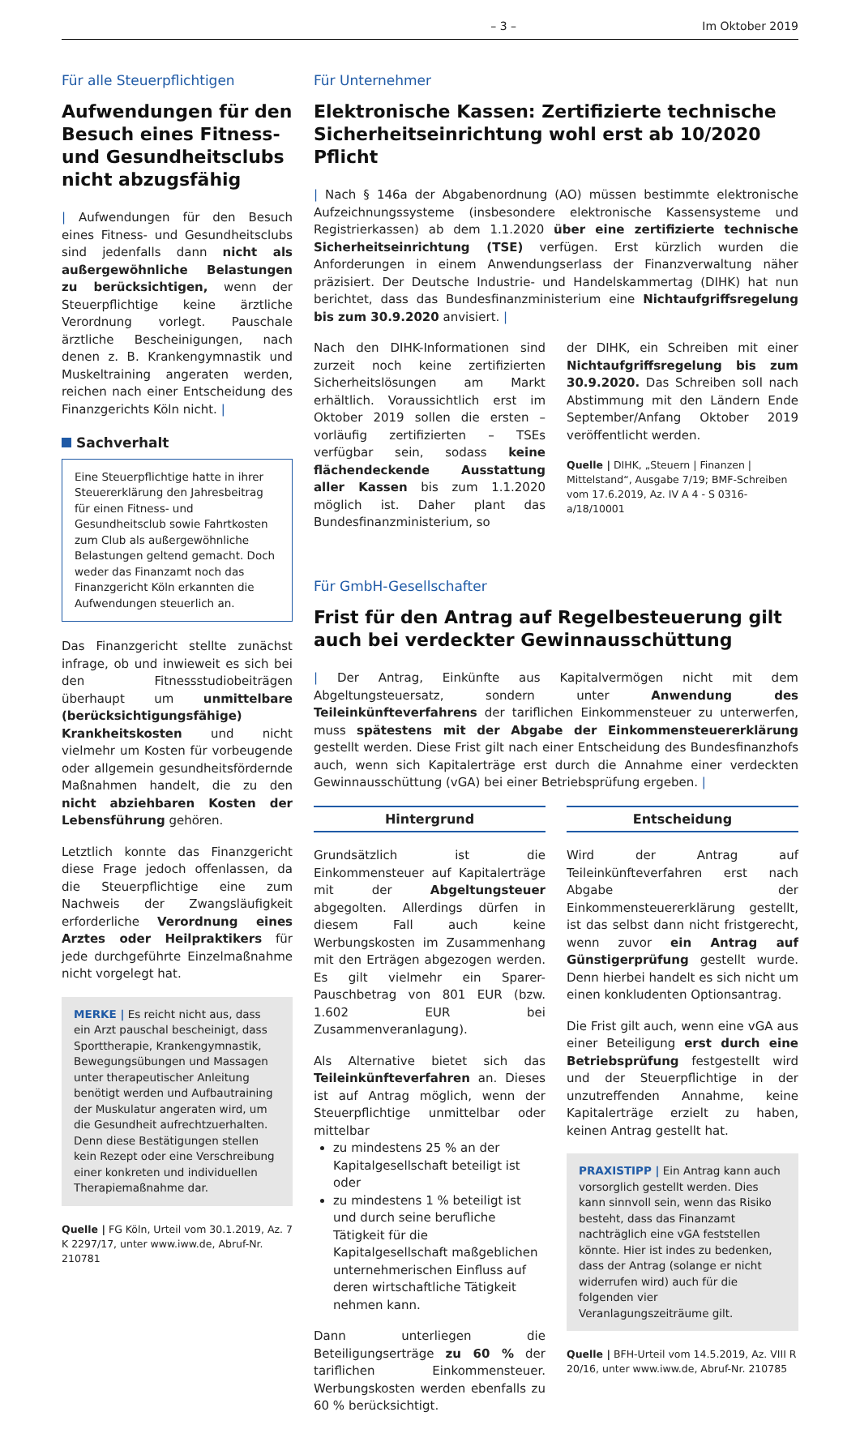– 3 – Im Oktober 2019
Für alle Steuerpflichtigen
Aufwendungen für den Besuch eines Fitness- und Gesundheitsclubs nicht abzugsfähig
| Aufwendungen für den Besuch eines Fitness- und Gesundheitsclubs sind jedenfalls dann nicht als außergewöhnliche Belastungen zu berücksichtigen, wenn der Steuerpflichtige keine ärztliche Verordnung vorlegt. Pauschale ärztliche Bescheinigungen, nach denen z. B. Krankengymnastik und Muskeltraining angeraten werden, reichen nach einer Entscheidung des Finanzgerichts Köln nicht. |
Sachverhalt
Eine Steuerpflichtige hatte in ihrer Steuererklärung den Jahresbeitrag für einen Fitness- und Gesundheitsclub sowie Fahrtkosten zum Club als außergewöhnliche Belastungen geltend gemacht. Doch weder das Finanzamt noch das Finanzgericht Köln erkannten die Aufwendungen steuerlich an.
Das Finanzgericht stellte zunächst infrage, ob und inwieweit es sich bei den Fitnessstudiobeiträgen überhaupt um unmittelbare (berücksichtigungsfähige) Krankheitskosten und nicht vielmehr um Kosten für vorbeugende oder allgemein gesundheitsfördernde Maßnahmen handelt, die zu den nicht abziehbaren Kosten der Lebensführung gehören.
Letztlich konnte das Finanzgericht diese Frage jedoch offenlassen, da die Steuerpflichtige eine zum Nachweis der Zwangsläufigkeit erforderliche Verordnung eines Arztes oder Heilpraktikers für jede durchgeführte Einzelmaßnahme nicht vorgelegt hat.
MERKE | Es reicht nicht aus, dass ein Arzt pauschal bescheinigt, dass Sporttherapie, Krankengymnastik, Bewegungsübungen und Massagen unter therapeutischer Anleitung benötigt werden und Aufbautraining der Muskulatur angeraten wird, um die Gesundheit aufrechtzuerhalten. Denn diese Bestätigungen stellen kein Rezept oder eine Verschreibung einer konkreten und individuellen Therapiemaßnahme dar.
Quelle | FG Köln, Urteil vom 30.1.2019, Az. 7 K 2297/17, unter www.iww.de, Abruf-Nr. 210781
Für Unternehmer
Elektronische Kassen: Zertifizierte technische Sicherheitseinrichtung wohl erst ab 10/2020 Pflicht
| Nach § 146a der Abgabenordnung (AO) müssen bestimmte elektronische Aufzeichnungssysteme (insbesondere elektronische Kassensysteme und Registrierkassen) ab dem 1.1.2020 über eine zertifizierte technische Sicherheitseinrichtung (TSE) verfügen. Erst kürzlich wurden die Anforderungen in einem Anwendungserlass der Finanzverwaltung näher präzisiert. Der Deutsche Industrie- und Handelskammertag (DIHK) hat nun berichtet, dass das Bundesfinanzministerium eine Nichtaufgriffsregelung bis zum 30.9.2020 anvisiert. |
Nach den DIHK-Informationen sind zurzeit noch keine zertifizierten Sicherheitslösungen am Markt erhältlich. Voraussichtlich erst im Oktober 2019 sollen die ersten – vorläufig zertifizierten – TSEs verfügbar sein, sodass keine flächendeckende Ausstattung aller Kassen bis zum 1.1.2020 möglich ist. Daher plant das Bundesfinanzministerium, so
der DIHK, ein Schreiben mit einer Nichtaufgriffsregelung bis zum 30.9.2020. Das Schreiben soll nach Abstimmung mit den Ländern Ende September/Anfang Oktober 2019 veröffentlicht werden.
Quelle | DIHK, „Steuern | Finanzen | Mittelstand“, Ausgabe 7/19; BMF-Schreiben vom 17.6.2019, Az. IV A 4 - S 0316-a/18/10001
Für GmbH-Gesellschafter
Frist für den Antrag auf Regelbesteuerung gilt auch bei verdeckter Gewinnausschüttung
| Der Antrag, Einkünfte aus Kapitalvermögen nicht mit dem Abgeltungsteuersatz, sondern unter Anwendung des Teileinkünfteverfahrens der tariflichen Einkommensteuer zu unterwerfen, muss spätestens mit der Abgabe der Einkommensteuererklärung gestellt werden. Diese Frist gilt nach einer Entscheidung des Bundesfinanzhofs auch, wenn sich Kapitalerträge erst durch die Annahme einer verdeckten Gewinnausschüttung (vGA) bei einer Betriebsprüfung ergeben. |
Hintergrund
Grundsätzlich ist die Einkommensteuer auf Kapitalerträge mit der Abgeltungsteuer abgegolten. Allerdings dürfen in diesem Fall auch keine Werbungskosten im Zusammenhang mit den Erträgen abgezogen werden. Es gilt vielmehr ein Sparer-Pauschbetrag von 801 EUR (bzw. 1.602 EUR bei Zusammenveranlagung).
Als Alternative bietet sich das Teileinkünfteverfahren an. Dieses ist auf Antrag möglich, wenn der Steuerpflichtige unmittelbar oder mittelbar
zu mindestens 25 % an der Kapitalgesellschaft beteiligt ist oder
zu mindestens 1 % beteiligt ist und durch seine berufliche Tätigkeit für die Kapitalgesellschaft maßgeblichen unternehmerischen Einfluss auf deren wirtschaftliche Tätigkeit nehmen kann.
Dann unterliegen die Beteiligungserträge zu 60 % der tariflichen Einkommensteuer. Werbungskosten werden ebenfalls zu 60 % berücksichtigt.
Entscheidung
Wird der Antrag auf Teileinkünfteverfahren erst nach Abgabe der Einkommensteuererklärung gestellt, ist das selbst dann nicht fristgerecht, wenn zuvor ein Antrag auf Günstigerprüfung gestellt wurde. Denn hierbei handelt es sich nicht um einen konkludenten Optionsantrag.
Die Frist gilt auch, wenn eine vGA aus einer Beteiligung erst durch eine Betriebsprüfung festgestellt wird und der Steuerpflichtige in der unzutreffenden Annahme, keine Kapitalerträge erzielt zu haben, keinen Antrag gestellt hat.
PRAXISTIPP | Ein Antrag kann auch vorsorglich gestellt werden. Dies kann sinnvoll sein, wenn das Risiko besteht, dass das Finanzamt nachträglich eine vGA feststellen könnte. Hier ist indes zu bedenken, dass der Antrag (solange er nicht widerrufen wird) auch für die folgenden vier Veranlagungszeiträume gilt.
Quelle | BFH-Urteil vom 14.5.2019, Az. VIII R 20/16, unter www.iww.de, Abruf-Nr. 210785